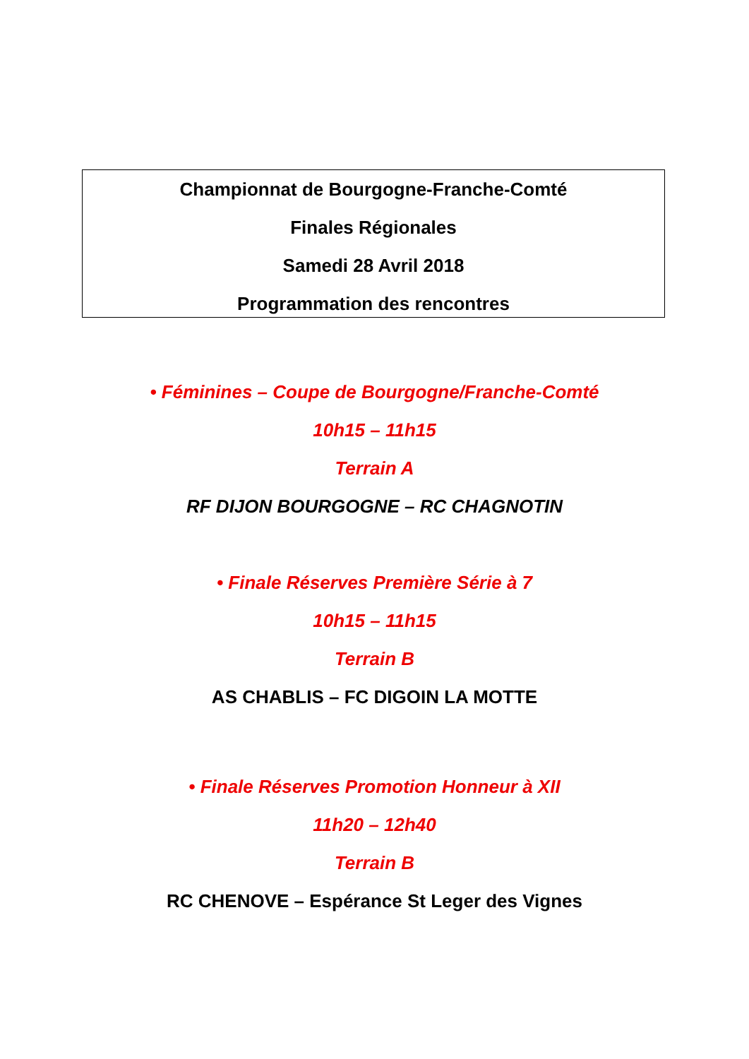Championnat de Bourgogne-Franche-Comté
Finales Régionales
Samedi 28 Avril 2018
Programmation des rencontres
• Féminines – Coupe de Bourgogne/Franche-Comté
10h15 – 11h15
Terrain A
RF DIJON BOURGOGNE – RC CHAGNOTIN
• Finale Réserves Première Série à 7
10h15 – 11h15
Terrain B
AS CHABLIS – FC DIGOIN LA MOTTE
• Finale Réserves Promotion Honneur à XII
11h20 – 12h40
Terrain B
RC CHENOVE – Espérance St Leger des Vignes